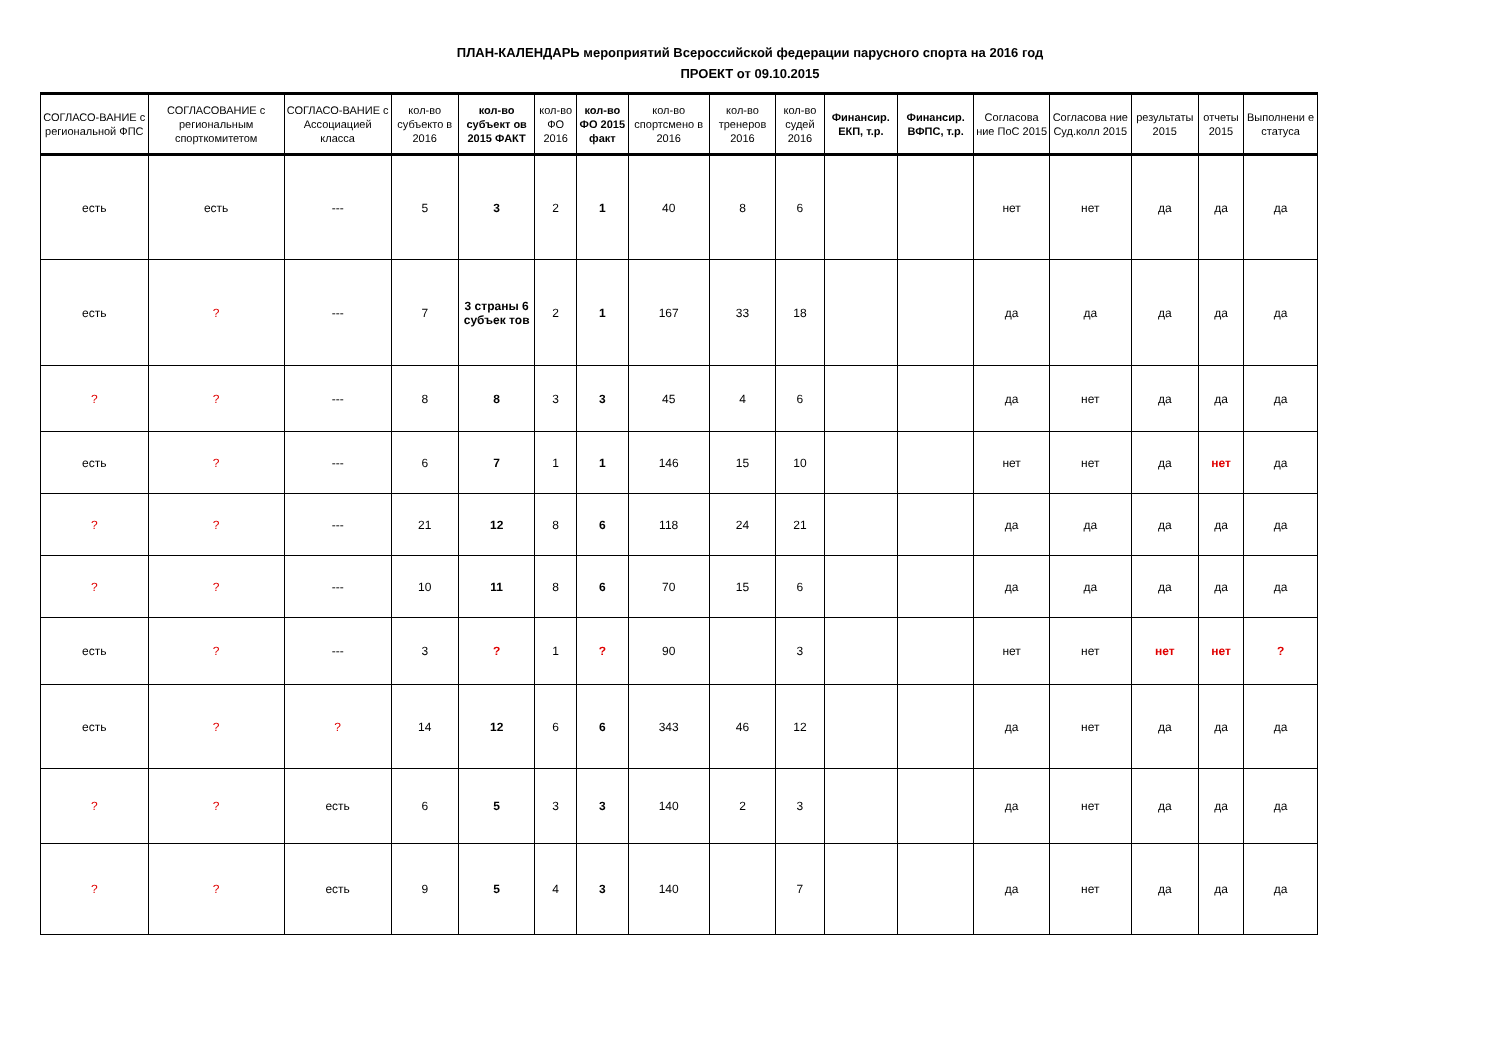ПЛАН-КАЛЕНДАРЬ мероприятий Всероссийской федерации парусного спорта на 2016 год
ПРОЕКТ от 09.10.2015
| СОГЛАСО-ВАНИЕ с региональной ФПС | СОГЛАСОВАНИЕ с региональным спорткомитетом | СОГЛАСО-ВАНИЕ с Ассоциацией класса | кол-во субъекто в 2016 | кол-во субъект ов 2015 ФАКТ | кол-во ФО 2016 | кол-во ФО 2015 факт | кол-во спортсмено в 2016 | кол-во тренеров 2016 | кол-во судей 2016 | Финансир. ЕКП, т.р. | Финансир. ВФПС, т.р. | Согласова ние ПоС 2015 | Согласова ние Суд.колл 2015 | результаты 2015 | отчеты 2015 | Выполнени е статуса |
| --- | --- | --- | --- | --- | --- | --- | --- | --- | --- | --- | --- | --- | --- | --- | --- | --- |
| есть | есть | --- | 5 | 3 | 2 | 1 | 40 | 8 | 6 | | | нет | нет | да | да | да |
| есть | ? | --- | 7 | 3 страны 6 субъек тов | 2 | 1 | 167 | 33 | 18 | | | да | да | да | да | да |
| ? | ? | --- | 8 | 8 | 3 | 3 | 45 | 4 | 6 | | | да | нет | да | да | да |
| есть | ? | --- | 6 | 7 | 1 | 1 | 146 | 15 | 10 | | | нет | нет | да | нет | да |
| ? | ? | --- | 21 | 12 | 8 | 6 | 118 | 24 | 21 | | | да | да | да | да | да |
| ? | ? | --- | 10 | 11 | 8 | 6 | 70 | 15 | 6 | | | да | да | да | да | да |
| есть | ? | --- | 3 | ? | 1 | ? | 90 | | 3 | | | нет | нет | нет | нет | ? |
| есть | ? | ? | 14 | 12 | 6 | 6 | 343 | 46 | 12 | | | да | нет | да | да | да |
| ? | ? | есть | 6 | 5 | 3 | 3 | 140 | 2 | 3 | | | да | нет | да | да | да |
| ? | ? | есть | 9 | 5 | 4 | 3 | 140 | | 7 | | | да | нет | да | да | да |